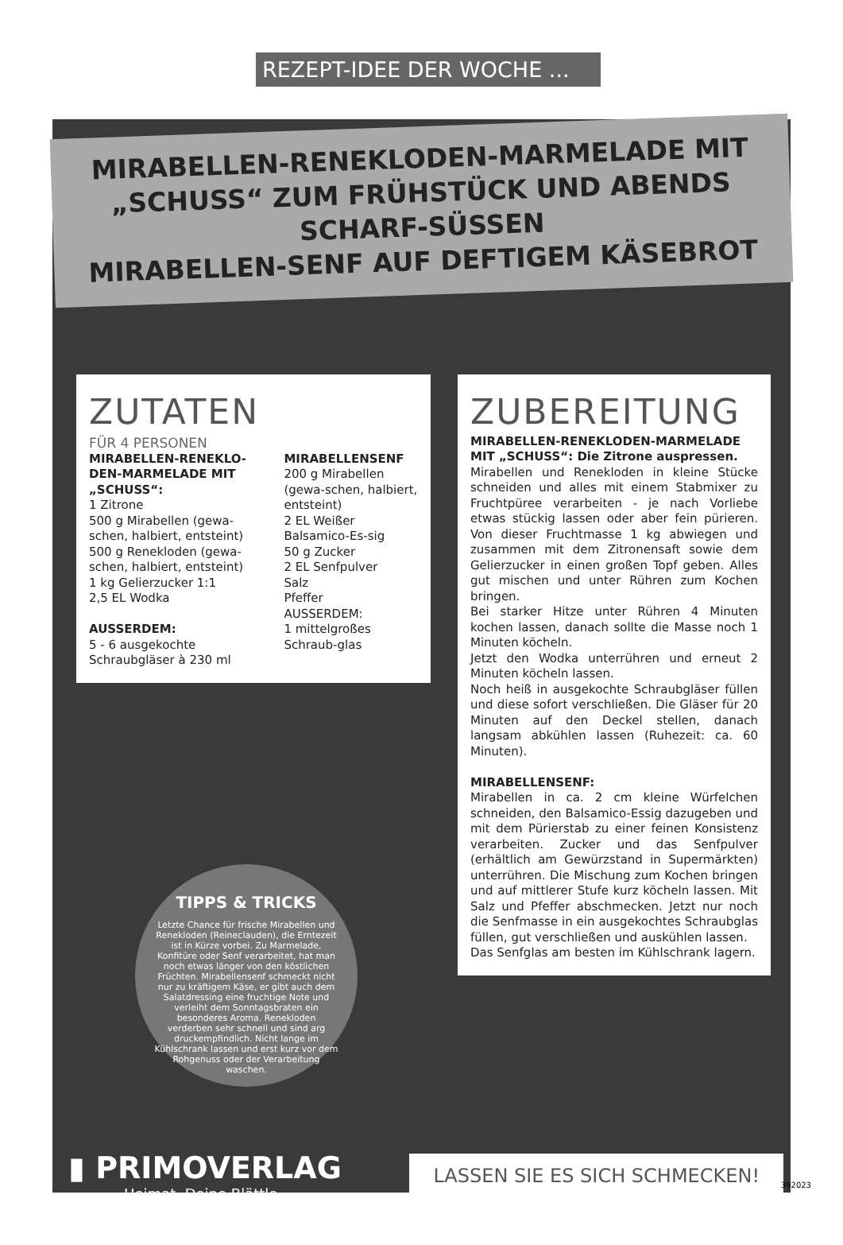REZEPT-IDEE DER WOCHE ...
MIRABELLEN-RENEKLODEN-MARMELADE MIT
„SCHUSS“ ZUM FRÜHSTÜCK UND ABENDS SCHARF-SÜSSEN
MIRABELLEN-SENF AUF DEFTIGEM KÄSEBROT
ZUTATEN
FÜR 4 PERSONEN
MIRABELLEN-RENEKLO-DEN-MARMELADE MIT „SCHUSS“:
1 Zitrone
500 g Mirabellen (gewa-schen, halbiert, entsteint)
500 g Renekloden (gewa-schen, halbiert, entsteint)
1 kg Gelierzucker 1:1
2,5 EL Wodka
AUSSERDEM:
5 - 6 ausgekochte Schraubgläser à 230 ml
MIRABELLENSENF
200 g Mirabellen (gewa-schen, halbiert, entsteint)
2 EL Weißer Balsamico-Es-sig
50 g Zucker
2 EL Senfpulver
Salz
Pfeffer
AUSSERDEM:
1 mittelgroßes Schraub-glas
ZUBEREITUNG
MIRABELLEN-RENEKLODEN-MARMELADE MIT „SCHUSS“: Die Zitrone auspressen.
Mirabellen und Renekloden in kleine Stücke schneiden und alles mit einem Stabmixer zu Fruchtpüree verarbeiten - je nach Vorliebe etwas stückig lassen oder aber fein pürieren. Von dieser Fruchtmasse 1 kg abwiegen und zusammen mit dem Zitronensaft sowie dem Gelierzucker in einen großen Topf geben. Alles gut mischen und unter Rühren zum Kochen bringen.
Bei starker Hitze unter Rühren 4 Minuten kochen lassen, danach sollte die Masse noch 1 Minuten köcheln.
Jetzt den Wodka unterrühren und erneut 2 Minuten köcheln lassen.
Noch heiß in ausgekochte Schraubgläser füllen und diese sofort verschließen. Die Gläser für 20 Minuten auf den Deckel stellen, danach langsam abkühlen lassen (Ruhezeit: ca. 60 Minuten).
MIRABELLENSENF:
Mirabellen in ca. 2 cm kleine Würfelchen schneiden, den Balsamico-Essig dazugeben und mit dem Pürierstab zu einer feinen Konsistenz verarbeiten. Zucker und das Senfpulver (erhältlich am Gewürzstand in Supermärkten) unterrühren. Die Mischung zum Kochen bringen und auf mittlerer Stufe kurz köcheln lassen. Mit Salz und Pfeffer abschmecken. Jetzt nur noch die Senfmasse in ein ausgekochtes Schraubglas füllen, gut verschließen und auskühlen lassen.
Das Senfglas am besten im Kühlschrank lagern.
TIPPS & TRICKS
Letzte Chance für frische Mirabellen und Renekloden (Reineclauden), die Erntezeit ist in Kürze vorbei. Zu Marmelade, Konfitüre oder Senf verarbeitet, hat man noch etwas länger von den köstlichen Früchten. Mirabellensenf schmeckt nicht nur zu kräftigem Käse, er gibt auch dem Salatdressing eine fruchtige Note und verleiht dem Sonntagsbraten ein besonderes Aroma. Renekloden verderben sehr schnell und sind arg druckempfindlich. Nicht lange im Kühlschrank lassen und erst kurz vor dem Rohgenuss oder der Verarbeitung waschen.
▮ PRIMOVERLAG
Heimat, Deine Blättle.
LASSEN SIE ES SICH SCHMECKEN!
392023